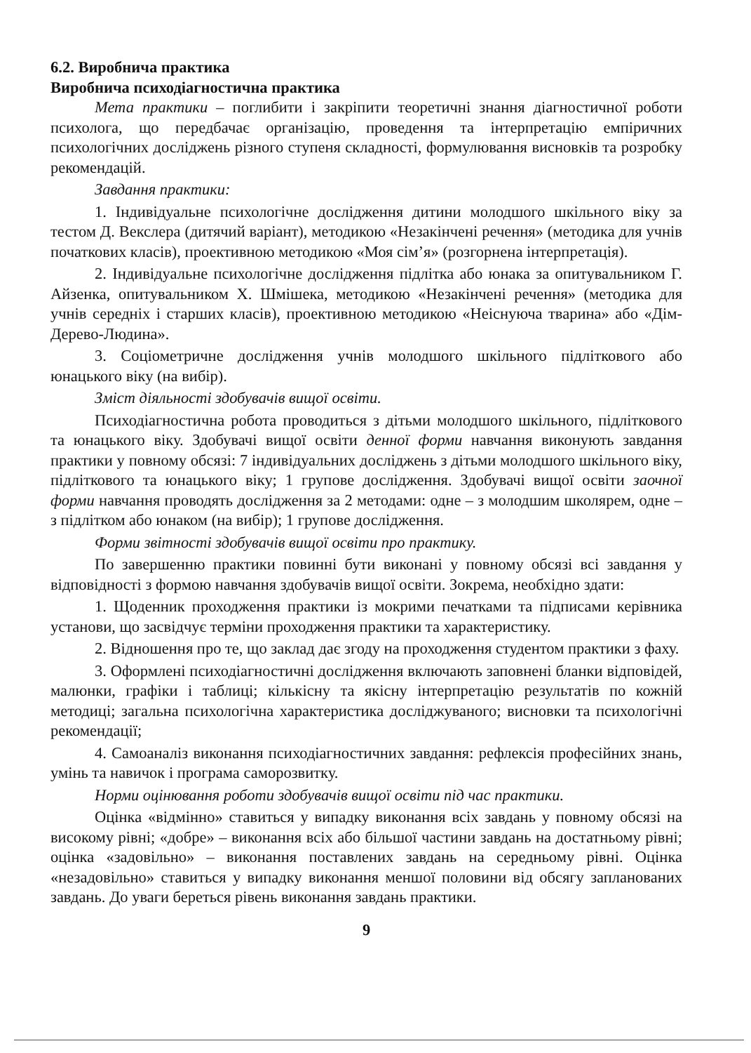6.2. Виробнича практика
Виробнича психодіагностична практика
Мета практики – поглибити і закріпити теоретичні знання діагностичної роботи психолога, що передбачає організацію, проведення та інтерпретацію емпіричних психологічних досліджень різного ступеня складності, формулювання висновків та розробку рекомендацій.
Завдання практики:
1. Індивідуальне психологічне дослідження дитини молодшого шкільного віку за тестом Д. Векслера (дитячий варіант), методикою «Незакінчені речення» (методика для учнів початкових класів), проективною методикою «Моя сім’я» (розгорнена інтерпретація).
2. Індивідуальне психологічне дослідження підлітка або юнака за опитувальником Г. Айзенка, опитувальником Х. Шмішека, методикою «Незакінчені речення» (методика для учнів середніх і старших класів), проективною методикою «Неіснуюча тварина» або «Дім-Дерево-Людина».
3. Соціометричне дослідження учнів молодшого шкільного підліткового або юнацького віку (на вибір).
Зміст діяльності здобувачів вищої освіти.
Психодіагностична робота проводиться з дітьми молодшого шкільного, підліткового та юнацького віку. Здобувачі вищої освіти денної форми навчання виконують завдання практики у повному обсязі: 7 індивідуальних досліджень з дітьми молодшого шкільного віку, підліткового та юнацького віку; 1 групове дослідження. Здобувачі вищої освіти заочної форми навчання проводять дослідження за 2 методами: одне – з молодшим школярем, одне – з підлітком або юнаком (на вибір); 1 групове дослідження.
Форми звітності здобувачів вищої освіти про практику.
По завершенню практики повинні бути виконані у повному обсязі всі завдання у відповідності з формою навчання здобувачів вищої освіти. Зокрема, необхідно здати:
1. Щоденник проходження практики із мокрими печатками та підписами керівника установи, що засвідчує терміни проходження практики та характеристику.
2. Відношення про те, що заклад дає згоду на проходження студентом практики з фаху.
3. Оформлені психодіагностичні дослідження включають заповнені бланки відповідей, малюнки, графіки і таблиці; кількісну та якісну інтерпретацію результатів по кожній методиці; загальна психологічна характеристика досліджуваного; висновки та психологічні рекомендації;
4. Самоаналіз виконання психодіагностичних завдання: рефлексія професійних знань, умінь та навичок і програма саморозвитку.
Норми оцінювання роботи здобувачів вищої освіти під час практики.
Оцінка «відмінно» ставиться у випадку виконання всіх завдань у повному обсязі на високому рівні; «добре» – виконання всіх або більшої частини завдань на достатньому рівні; оцінка «задовільно» – виконання поставлених завдань на середньому рівні. Оцінка «незадовільно» ставиться у випадку виконання меншої половини від обсягу запланованих завдань. До уваги береться рівень виконання завдань практики.
9